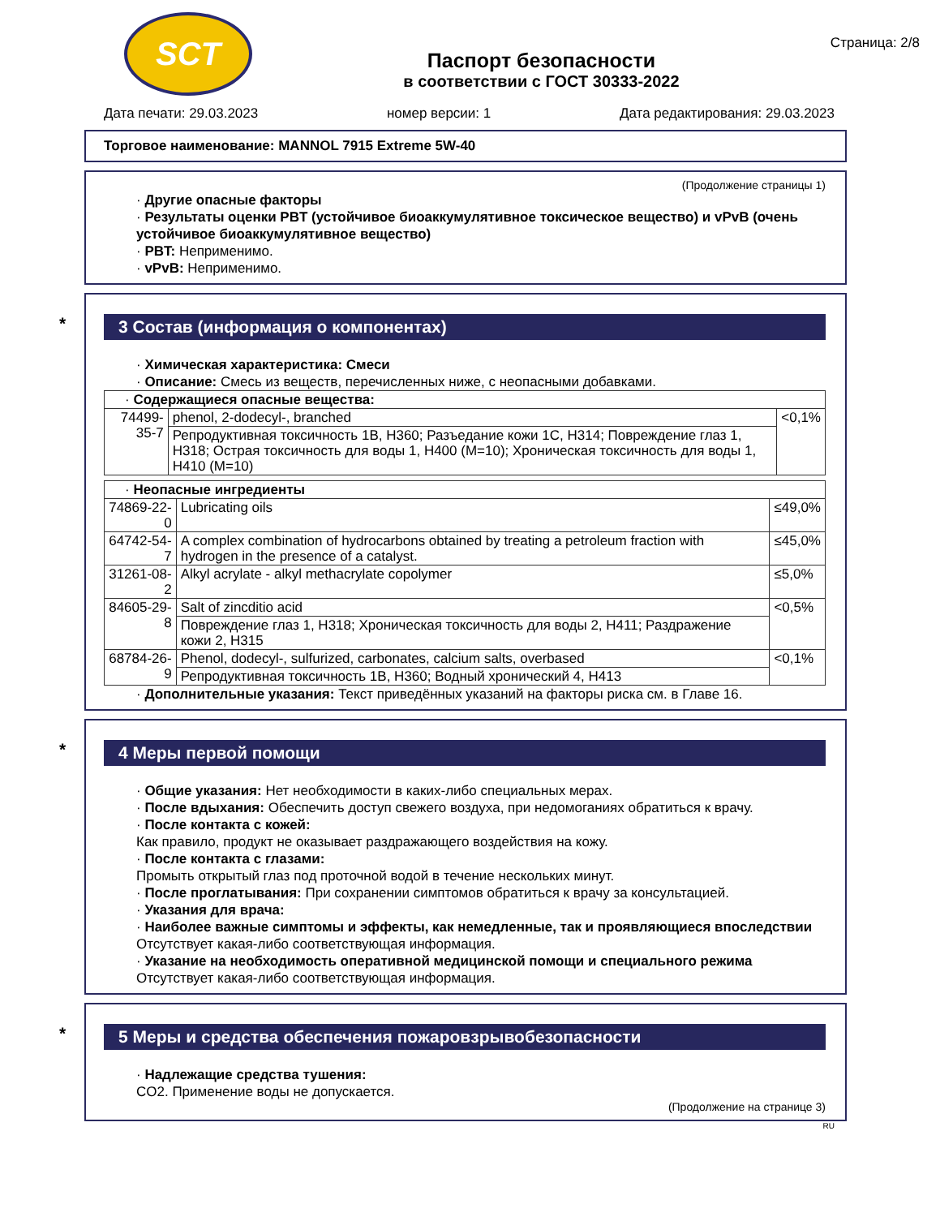SCT
Паспорт безопасности
в соответствии с ГОСТ 30333-2022
Страница: 2/8
Дата печати: 29.03.2023 номер версии: 1 Дата редактирования: 29.03.2023
Торговое наименование: MANNOL 7915 Extreme 5W-40
(Продолжение страницы 1)
· Другие опасные факторы
· Результаты оценки PBT (устойчивое биоаккумулятивное токсическое вещество) и vPvB (очень устойчивое биоаккумулятивное вещество)
· PBT: Неприменимо.
· vPvB: Неприменимо.
* 3 Состав (информация о компонентах)
· Химическая характеристика: Смеси
· Описание: Смесь из веществ, перечисленных ниже, с неопасными добавками.
| · Содержащиеся опасные вещества: | | |
| 74499-35-7 | phenol, 2-dodecyl-, branched | <0,1% |
| | Репродуктивная токсичность 1B, H360; Разъедание кожи 1C, H314; Повреждение глаз 1, H318; Острая токсичность для воды 1, H400 (M=10); Хроническая токсичность для воды 1, H410 (M=10) | |
| · Неопасные ингредиенты | | |
| 74869-22-0 | Lubricating oils | ≤49,0% |
| 64742-54-7 | A complex combination of hydrocarbons obtained by treating a petroleum fraction with hydrogen in the presence of a catalyst. | ≤45,0% |
| 31261-08-2 | Alkyl acrylate - alkyl methacrylate copolymer | ≤5,0% |
| 84605-29-8 | Salt of zincditio acid | <0,5% |
| | Повреждение глаз 1, H318; Хроническая токсичность для воды 2, H411; Раздражение кожи 2, H315 | |
| 68784-26-9 | Phenol, dodecyl-, sulfurized, carbonates, calcium salts, overbased | <0,1% |
| | Репродуктивная токсичность 1B, H360; Водный хронический 4, H413 | |
· Дополнительные указания: Текст приведённых указаний на факторы риска см. в Главе 16.
* 4 Меры первой помощи
· Общие указания: Нет необходимости в каких-либо специальных мерах.
· После вдыхания: Обеспечить доступ свежего воздуха, при недомоганиях обратиться к врачу.
· После контакта с кожей:
Как правило, продукт не оказывает раздражающего воздействия на кожу.
· После контакта с глазами:
Промыть открытый глаз под проточной водой в течение нескольких минут.
· После проглатывания: При сохранении симптомов обратиться к врачу за консультацией.
· Указания для врача:
· Наиболее важные симптомы и эффекты, как немедленные, так и проявляющиеся впоследствии
Отсутствует какая-либо соответствующая информация.
· Указание на необходимость оперативной медицинской помощи и специального режима
Отсутствует какая-либо соответствующая информация.
* 5 Меры и средства обеспечения пожаровзрывобезопасности
· Надлежащие средства тушения:
CO2. Применение воды не допускается.
(Продолжение на странице 3)
RU